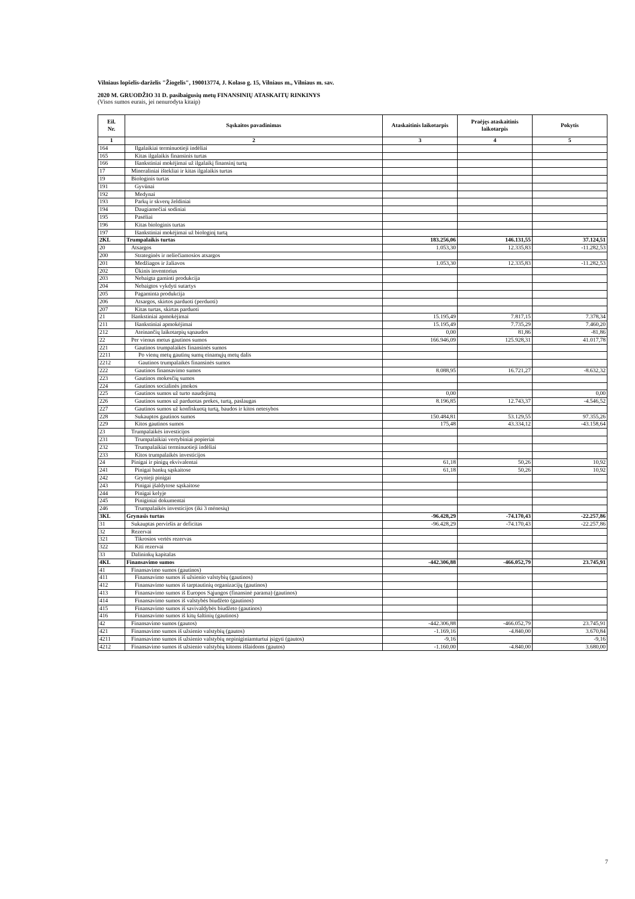Vilniaus lopšelis-darželis "Žiogelis", 190013774, J. Kolaso g. 15, Vilniaus m., Vilniaus m. sav.
2020 M. GRUODŽIO 31 D. pasibaigusių metų FINANSINIŲ ATASKAITŲ RINKINYS
(Visos sumos eurais, jei nenurodyta kitaip)
| Eil. Nr. | Sąskaitos pavadinimas | Ataskaitinis laikotarpis | Praėjęs ataskaitinis laikotarpis | Pokytis |
| --- | --- | --- | --- | --- |
| 1 | 2 | 3 | 4 | 5 |
| 164 | Ilgalaikiai terminuotieji indėliai | | | |
| 165 | Kitas ilgalaikis finansinis turtas | | | |
| 166 | Išankstiniai mokėjimai už ilgalaikį finansinį turtą | | | |
| 17 | Mineraliniai ištekliai ir kitas ilgalaikis turtas | | | |
| 19 | Biologinis turtas | | | |
| 191 | Gyvūnai | | | |
| 192 | Medynai | | | |
| 193 | Parkų ir skverų želdiniai | | | |
| 194 | Daugiamečiai sodiniai | | | |
| 195 | Pasėliai | | | |
| 196 | Kitas biologinis turtas | | | |
| 197 | Išankstiniai mokėjimai už biologinį turtą | | | |
| 2KL | Trumpalaikis turtas | 183.256,06 | 146.131,55 | 37.124,51 |
| 20 | Atsargos | 1.053,30 | 12.335,83 | -11.282,53 |
| 200 | Strateginės ir neliečiamosios atsargos | | | |
| 201 | Medžiagos ir žaliavos | 1.053,30 | 12.335,83 | -11.282,53 |
| 202 | Ūkinis inventorius | | | |
| 203 | Nebaigta gaminti produkcija | | | |
| 204 | Nebaigtos vykdyti sutartys | | | |
| 205 | Pagaminta produkcija | | | |
| 206 | Atsargos, skirtos parduoti (perduoti) | | | |
| 207 | Kitas turtas, skirtas parduoti | | | |
| 21 | Išankstiniai apmokėjimai | 15.195,49 | 7.817,15 | 7.378,34 |
| 211 | Išankstiniai apmokėjimai | 15.195,49 | 7.735,29 | 7.460,20 |
| 212 | Ateinančių laikotarpių sąnaudos | 0,00 | 81,86 | -81,86 |
| 22 | Per vienus metus gautinos sumos | 166.946,09 | 125.928,31 | 41.017,78 |
| 221 | Gautinos trumpalaikės finansinės sumos | | | |
| 2211 | Po vienų metų gautinų sumų einamųjų metų dalis | | | |
| 2212 | Gautinos trumpalaikės finansinės sumos | | | |
| 222 | Gautinos finansavimo sumos | 8.088,95 | 16.721,27 | -8.632,32 |
| 223 | Gautinos mokesčių sumos | | | |
| 224 | Gautinos socialinės įmokos | | | |
| 225 | Gautinos sumos už turto naudojimą | 0,00 | | 0,00 |
| 226 | Gautinos sumos už parduotas prekes, turtą, paslaugas | 8.196,85 | 12.743,37 | -4.546,52 |
| 227 | Gautinos sumos už konfiskuotą turtą, baudos ir kitos netesybos | | | |
| 228 | Sukauptos gautinos sumos | 150.484,81 | 53.129,55 | 97.355,26 |
| 229 | Kitos gautinos sumos | 175,48 | 43.334,12 | -43.158,64 |
| 23 | Trumpalaikės investicijos | | | |
| 231 | Trumpalaikiai vertybiniai popieriai | | | |
| 232 | Trumpalaikiai terminuotieji indėliai | | | |
| 233 | Kitos trumpalaikės investicijos | | | |
| 24 | Pinigai ir pinigų ekvivalentai | 61,18 | 50,26 | 10,92 |
| 241 | Pinigai bankų sąskaitose | 61,18 | 50,26 | 10,92 |
| 242 | Grynieji pinigai | | | |
| 243 | Pinigai įšaldytose sąskaitose | | | |
| 244 | Pinigai kelyje | | | |
| 245 | Piniginiai dokumentai | | | |
| 246 | Trumpalaikės investicijos (iki 3 mėnesių) | | | |
| 3KL | Grynasis turtas | -96.428,29 | -74.170,43 | -22.257,86 |
| 31 | Sukauptas perviršis ar deficitas | -96.428,29 | -74.170,43 | -22.257,86 |
| 32 | Rezervai | | | |
| 321 | Tikrosios vertės rezervas | | | |
| 322 | Kiti rezervai | | | |
| 33 | Dalininkų kapitalas | | | |
| 4KL | Finansavimo sumos | -442.306,88 | -466.052,79 | 23.745,91 |
| 41 | Finansavimo sumos (gautinos) | | | |
| 411 | Finansavimo sumos iš užsienio valstybių (gautinos) | | | |
| 412 | Finansavimo sumos iš tarptautinių organizacijų (gautinos) | | | |
| 413 | Finansavimo sumos iš Europos Sąjungos (finansinė parama) (gautinos) | | | |
| 414 | Finansavimo sumos iš valstybės biudžeto (gautinos) | | | |
| 415 | Finansavimo sumos iš savivaldybės biudžeto (gautinos) | | | |
| 416 | Finansavimo sumos iš kitų šaltinių (gautinos) | | | |
| 42 | Finansavimo sumos (gautos) | -442.306,88 | -466.052,79 | 23.745,91 |
| 421 | Finansavimo sumos iš užsienio valstybių (gautos) | -1.169,16 | -4.840,00 | 3.670,84 |
| 4211 | Finansavimo sumos iš užsienio valstybių nepiniginiamturtui įsigyti (gautos) | -9,16 | | -9,16 |
| 4212 | Finansavimo sumos iš užsienio valstybių kitoms išlaidoms (gautos) | -1.160,00 | -4.840,00 | 3.680,00 |
7